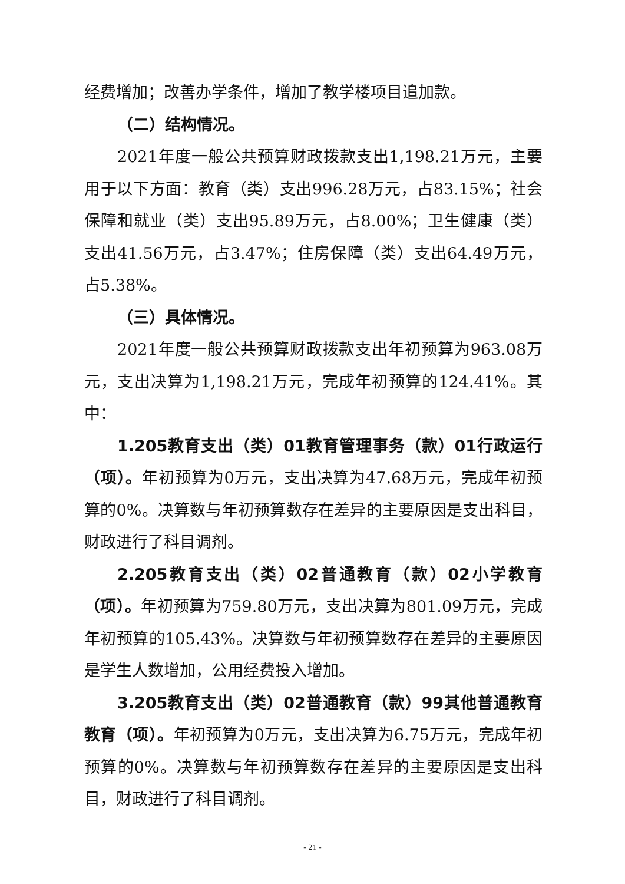经费增加；改善办学条件，增加了教学楼项目追加款。
（二）结构情况。
2021年度一般公共预算财政拨款支出1,198.21万元，主要用于以下方面：教育（类）支出996.28万元，占83.15%；社会保障和就业（类）支出95.89万元，占8.00%；卫生健康（类）支出41.56万元，占3.47%；住房保障（类）支出64.49万元，占5.38%。
（三）具体情况。
2021年度一般公共预算财政拨款支出年初预算为963.08万元，支出决算为1,198.21万元，完成年初预算的124.41%。其中：
1.205教育支出（类）01教育管理事务（款）01行政运行（项）。年初预算为0万元，支出决算为47.68万元，完成年初预算的0%。决算数与年初预算数存在差异的主要原因是支出科目，财政进行了科目调剂。
2.205教育支出（类）02普通教育（款）02小学教育（项）。年初预算为759.80万元，支出决算为801.09万元，完成年初预算的105.43%。决算数与年初预算数存在差异的主要原因是学生人数增加，公用经费投入增加。
3.205教育支出（类）02普通教育（款）99其他普通教育教育（项）。年初预算为0万元，支出决算为6.75万元，完成年初预算的0%。决算数与年初预算数存在差异的主要原因是支出科目，财政进行了科目调剂。
- 21 -